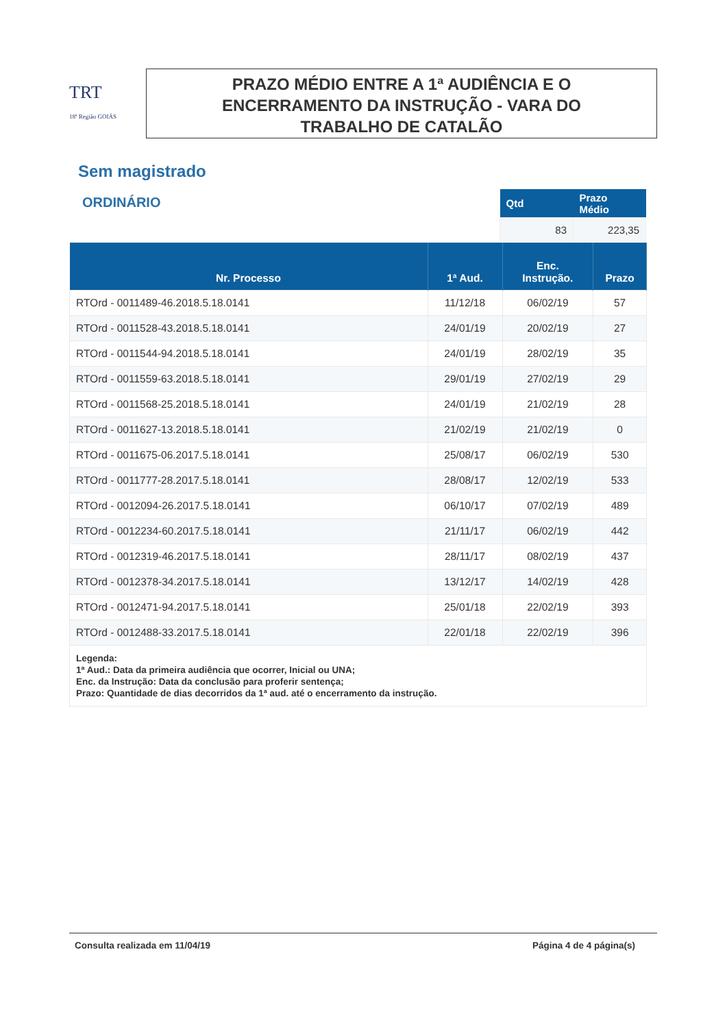TRT
18ª Região GOIÁS
PRAZO MÉDIO ENTRE A 1ª AUDIÊNCIA E O
ENCERRAMENTO DA INSTRUÇÃO - VARA DO
TRABALHO DE CATALÃO
Sem magistrado
ORDINÁRIO
| Qtd | Prazo Médio |
| --- | --- |
| 83 | 223,35 |
| Nr. Processo | 1ª Aud. | Enc. Instrução. | Prazo |
| --- | --- | --- | --- |
| RTOrd - 0011489-46.2018.5.18.0141 | 11/12/18 | 06/02/19 | 57 |
| RTOrd - 0011528-43.2018.5.18.0141 | 24/01/19 | 20/02/19 | 27 |
| RTOrd - 0011544-94.2018.5.18.0141 | 24/01/19 | 28/02/19 | 35 |
| RTOrd - 0011559-63.2018.5.18.0141 | 29/01/19 | 27/02/19 | 29 |
| RTOrd - 0011568-25.2018.5.18.0141 | 24/01/19 | 21/02/19 | 28 |
| RTOrd - 0011627-13.2018.5.18.0141 | 21/02/19 | 21/02/19 | 0 |
| RTOrd - 0011675-06.2017.5.18.0141 | 25/08/17 | 06/02/19 | 530 |
| RTOrd - 0011777-28.2017.5.18.0141 | 28/08/17 | 12/02/19 | 533 |
| RTOrd - 0012094-26.2017.5.18.0141 | 06/10/17 | 07/02/19 | 489 |
| RTOrd - 0012234-60.2017.5.18.0141 | 21/11/17 | 06/02/19 | 442 |
| RTOrd - 0012319-46.2017.5.18.0141 | 28/11/17 | 08/02/19 | 437 |
| RTOrd - 0012378-34.2017.5.18.0141 | 13/12/17 | 14/02/19 | 428 |
| RTOrd - 0012471-94.2017.5.18.0141 | 25/01/18 | 22/02/19 | 393 |
| RTOrd - 0012488-33.2017.5.18.0141 | 22/01/18 | 22/02/19 | 396 |
| Legenda: 1ª Aud.: Data da primeira audiência que ocorrer, Inicial ou UNA; Enc. da Instrução: Data da conclusão para proferir sentença; Prazo: Quantidade de dias decorridos da 1ª aud. até o encerramento da instrução. | | | |
Consulta realizada em 11/04/19 Página 4 de 4 página(s)